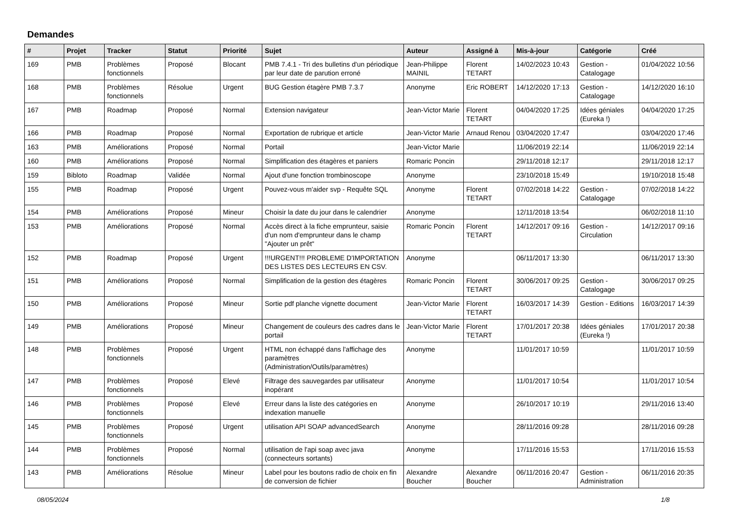Demandes
| # | Projet | Tracker | Statut | Priorité | Sujet | Auteur | Assigné à | Mis-à-jour | Catégorie | Créé |
| --- | --- | --- | --- | --- | --- | --- | --- | --- | --- | --- |
| 169 | PMB | Problèmes fonctionnels | Proposé | Blocant | PMB 7.4.1 - Tri des bulletins d'un périodique par leur date de parution erroné | Jean-Philippe MAINIL | Florent TETART | 14/02/2023 10:43 | Gestion - Catalogage | 01/04/2022 10:56 |
| 168 | PMB | Problèmes fonctionnels | Résolue | Urgent | BUG Gestion étagère PMB 7.3.7 | Anonyme | Eric ROBERT | 14/12/2020 17:13 | Gestion - Catalogage | 14/12/2020 16:10 |
| 167 | PMB | Roadmap | Proposé | Normal | Extension navigateur | Jean-Victor Marie | Florent TETART | 04/04/2020 17:25 | Idées géniales (Eureka !) | 04/04/2020 17:25 |
| 166 | PMB | Roadmap | Proposé | Normal | Exportation de rubrique et article | Jean-Victor Marie | Arnaud Renou | 03/04/2020 17:47 | | 03/04/2020 17:46 |
| 163 | PMB | Améliorations | Proposé | Normal | Portail | Jean-Victor Marie | | 11/06/2019 22:14 | | 11/06/2019 22:14 |
| 160 | PMB | Améliorations | Proposé | Normal | Simplification des étagères et paniers | Romaric Poncin | | 29/11/2018 12:17 | | 29/11/2018 12:17 |
| 159 | Bibloto | Roadmap | Validée | Normal | Ajout d'une fonction trombinoscope | Anonyme | | 23/10/2018 15:49 | | 19/10/2018 15:48 |
| 155 | PMB | Roadmap | Proposé | Urgent | Pouvez-vous m'aider svp - Requête SQL | Anonyme | Florent TETART | 07/02/2018 14:22 | Gestion - Catalogage | 07/02/2018 14:22 |
| 154 | PMB | Améliorations | Proposé | Mineur | Choisir la date du jour dans le calendrier | Anonyme | | 12/11/2018 13:54 | | 06/02/2018 11:10 |
| 153 | PMB | Améliorations | Proposé | Normal | Accès direct à la fiche emprunteur, saisie d'un nom d'emprunteur dans le champ "Ajouter un prêt" | Romaric Poncin | Florent TETART | 14/12/2017 09:16 | Gestion - Circulation | 14/12/2017 09:16 |
| 152 | PMB | Roadmap | Proposé | Urgent | !!!URGENT!!! PROBLEME D'IMPORTATION DES LISTES DES LECTEURS EN CSV. | Anonyme | | 06/11/2017 13:30 | | 06/11/2017 13:30 |
| 151 | PMB | Améliorations | Proposé | Normal | Simplification de la gestion des étagères | Romaric Poncin | Florent TETART | 30/06/2017 09:25 | Gestion - Catalogage | 30/06/2017 09:25 |
| 150 | PMB | Améliorations | Proposé | Mineur | Sortie pdf planche vignette document | Jean-Victor Marie | Florent TETART | 16/03/2017 14:39 | Gestion - Editions | 16/03/2017 14:39 |
| 149 | PMB | Améliorations | Proposé | Mineur | Changement de couleurs des cadres dans le portail | Jean-Victor Marie | Florent TETART | 17/01/2017 20:38 | Idées géniales (Eureka !) | 17/01/2017 20:38 |
| 148 | PMB | Problèmes fonctionnels | Proposé | Urgent | HTML non échappé dans l'affichage des paramètres (Administration/Outils/paramètres) | Anonyme | | 11/01/2017 10:59 | | 11/01/2017 10:59 |
| 147 | PMB | Problèmes fonctionnels | Proposé | Elevé | Filtrage des sauvegardes par utilisateur inopérant | Anonyme | | 11/01/2017 10:54 | | 11/01/2017 10:54 |
| 146 | PMB | Problèmes fonctionnels | Proposé | Elevé | Erreur dans la liste des catégories en indexation manuelle | Anonyme | | 26/10/2017 10:19 | | 29/11/2016 13:40 |
| 145 | PMB | Problèmes fonctionnels | Proposé | Urgent | utilisation API SOAP advancedSearch | Anonyme | | 28/11/2016 09:28 | | 28/11/2016 09:28 |
| 144 | PMB | Problèmes fonctionnels | Proposé | Normal | utilisation de l'api soap avec java (connecteurs sortants) | Anonyme | | 17/11/2016 15:53 | | 17/11/2016 15:53 |
| 143 | PMB | Améliorations | Résolue | Mineur | Label pour les boutons radio de choix en fin de conversion de fichier | Alexandre Boucher | Alexandre Boucher | 06/11/2016 20:47 | Gestion - Administration | 06/11/2016 20:35 |
08/05/2024 1/8